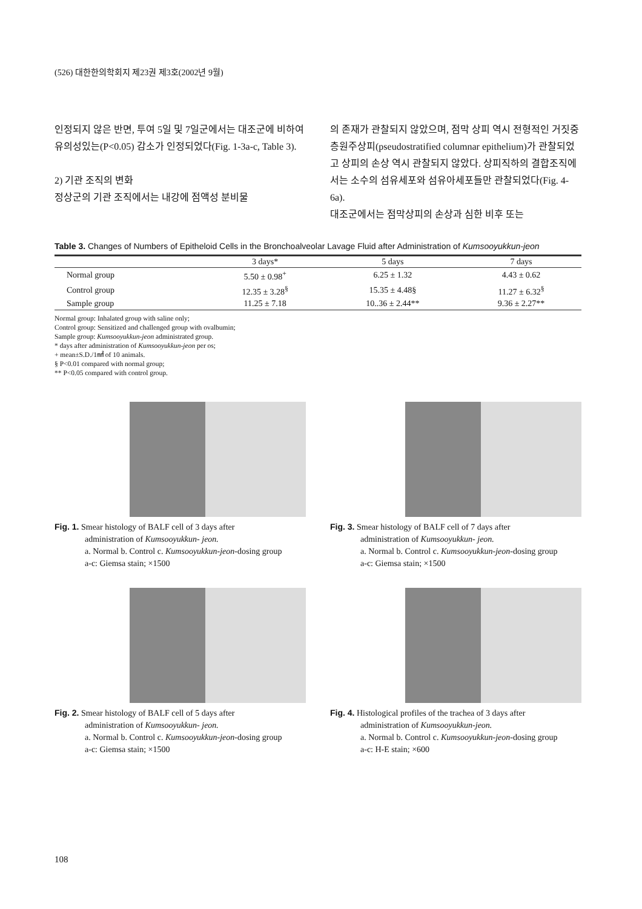(526) 대한한의학회지 제23권 제3호(2002년 9월)
인정되지 않은 반면, 투여 5일 및 7일군에서는 대조군에 비하여 유의성있는(P<0.05) 감소가 인정되었다(Fig. 1-3a-c, Table 3).
2) 기관 조직의 변화
정상군의 기관 조직에서는 내강에 점액성 분비물
의 존재가 관찰되지 않았으며, 점막 상피 역시 전형적인 거짓중층원주상피(pseudostratified columnar epithelium)가 관찰되었고 상피의 손상 역시 관찰되지 않았다. 상피직하의 결합조직에서는 소수의 섬유세포와 섬유아세포들만 관찰되었다(Fig. 4-6a).
대조군에서는 점막상피의 손상과 심한 비후 또는
Table 3. Changes of Numbers of Epitheloid Cells in the Bronchoalveolar Lavage Fluid after Administration of Kumsooyukkun-jeon
| | 3 days* | 5 days | 7 days |
| --- | --- | --- | --- |
| Normal group | 5.50 ± 0.98<sup>+</sup> | 6.25 ± 1.32 | 4.43 ± 0.62 |
| Control group | 12.35 ± 3.28<sup>§</sup> | 15.35 ± 4.48§ | 11.27 ± 6.32<sup>§</sup> |
| Sample group | 11.25 ± 7.18 | 10..36 ± 2.44** | 9.36 ± 2.27** |
Normal group: Inhalated group with saline only;
Control group: Sensitized and challenged group with ovalbumin;
Sample group: Kumsooyukkun-jeon administrated group.
* days after administration of Kumsooyukkun-jeon per os;
+ mean±S.D./1㎟ of 10 animals.
§ P<0.01 compared with normal group;
** P<0.05 compared with control group.
Fig. 1. Smear histology of BALF cell of 3 days after
administration of Kumsooyukkun- jeon.
a. Normal b. Control c. Kumsooyukkun-jeon-dosing group
a-c: Giemsa stain; ×1500
Fig. 3. Smear histology of BALF cell of 7 days after
administration of Kumsooyukkun- jeon.
a. Normal b. Control c. Kumsooyukkun-jeon-dosing group
a-c: Giemsa stain; ×1500
Fig. 2. Smear histology of BALF cell of 5 days after
administration of Kumsooyukkun- jeon.
a. Normal b. Control c. Kumsooyukkun-jeon-dosing group
a-c: Giemsa stain; ×1500
Fig. 4. Histological profiles of the trachea of 3 days after
administration of Kumsooyukkun-jeon.
a. Normal b. Control c. Kumsooyukkun-jeon-dosing group
a-c: H-E stain; ×600
108